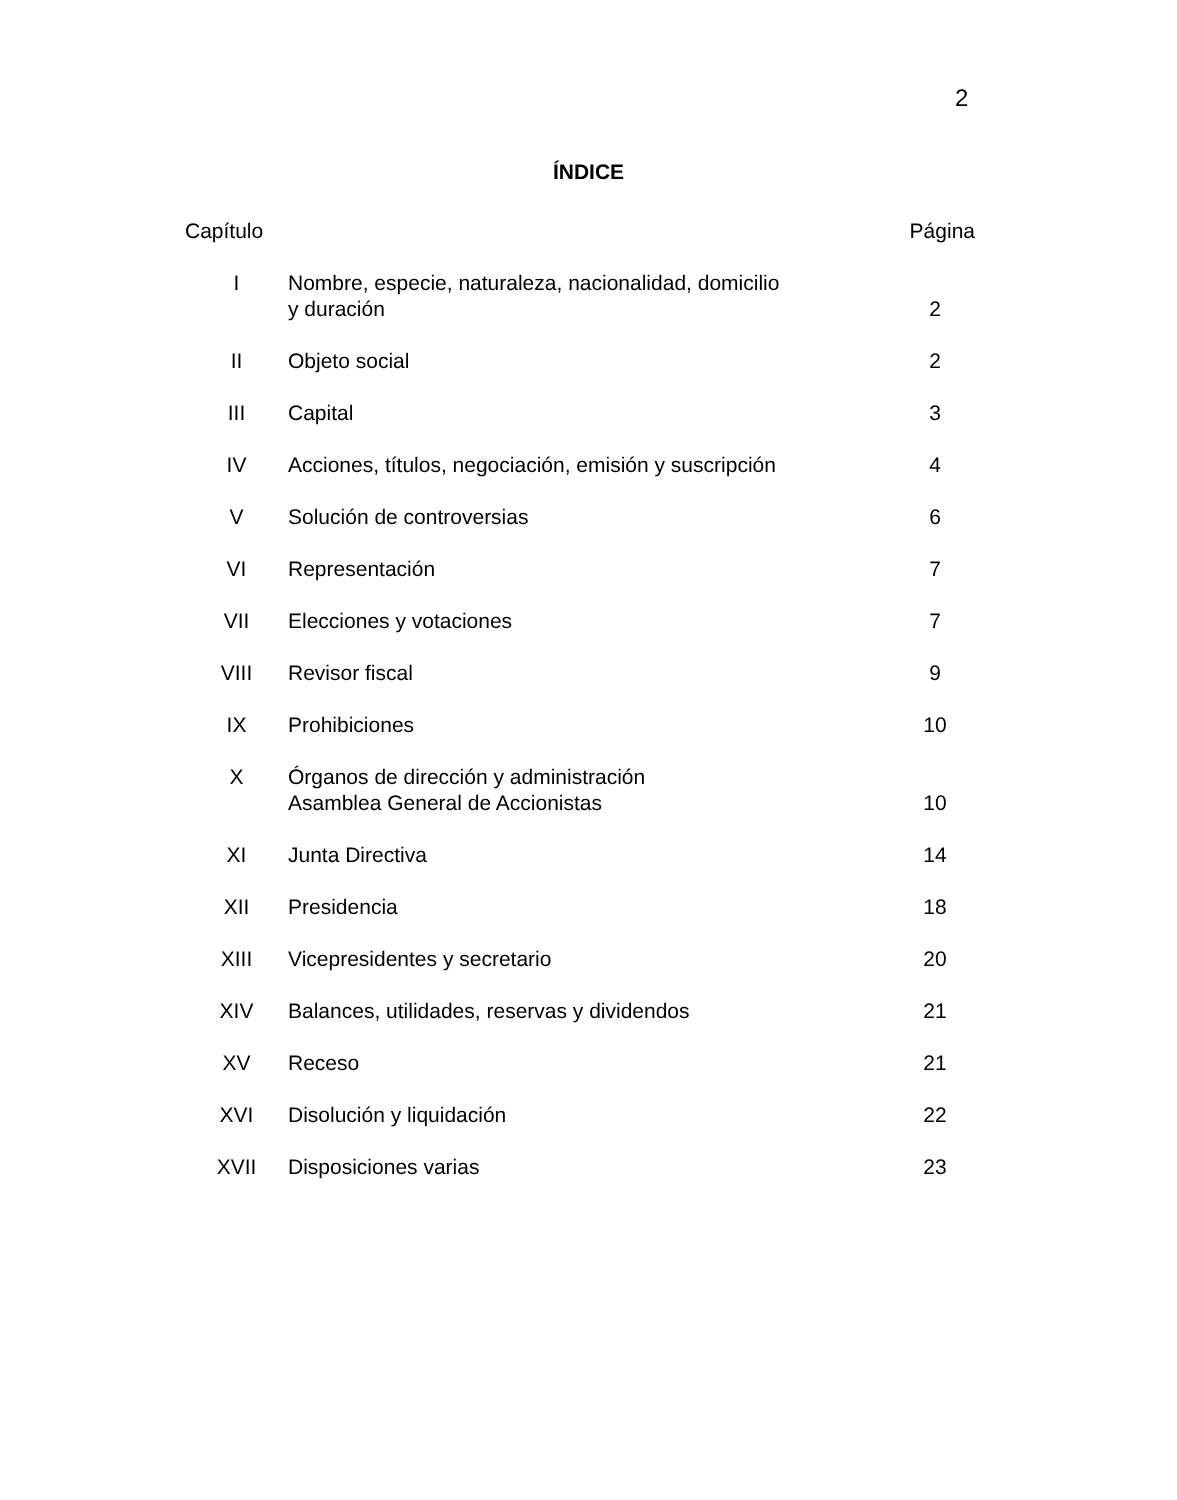2
ÍNDICE
| Capítulo | | Página |
| --- | --- | --- |
| I | Nombre, especie, naturaleza, nacionalidad, domicilio y duración | 2 |
| II | Objeto social | 2 |
| III | Capital | 3 |
| IV | Acciones, títulos, negociación, emisión y suscripción | 4 |
| V | Solución de controversias | 6 |
| VI | Representación | 7 |
| VII | Elecciones y votaciones | 7 |
| VIII | Revisor fiscal | 9 |
| IX | Prohibiciones | 10 |
| X | Órganos de dirección y administración Asamblea General de Accionistas | 10 |
| XI | Junta Directiva | 14 |
| XII | Presidencia | 18 |
| XIII | Vicepresidentes y secretario | 20 |
| XIV | Balances, utilidades, reservas y dividendos | 21 |
| XV | Receso | 21 |
| XVI | Disolución y liquidación | 22 |
| XVII | Disposiciones varias | 23 |